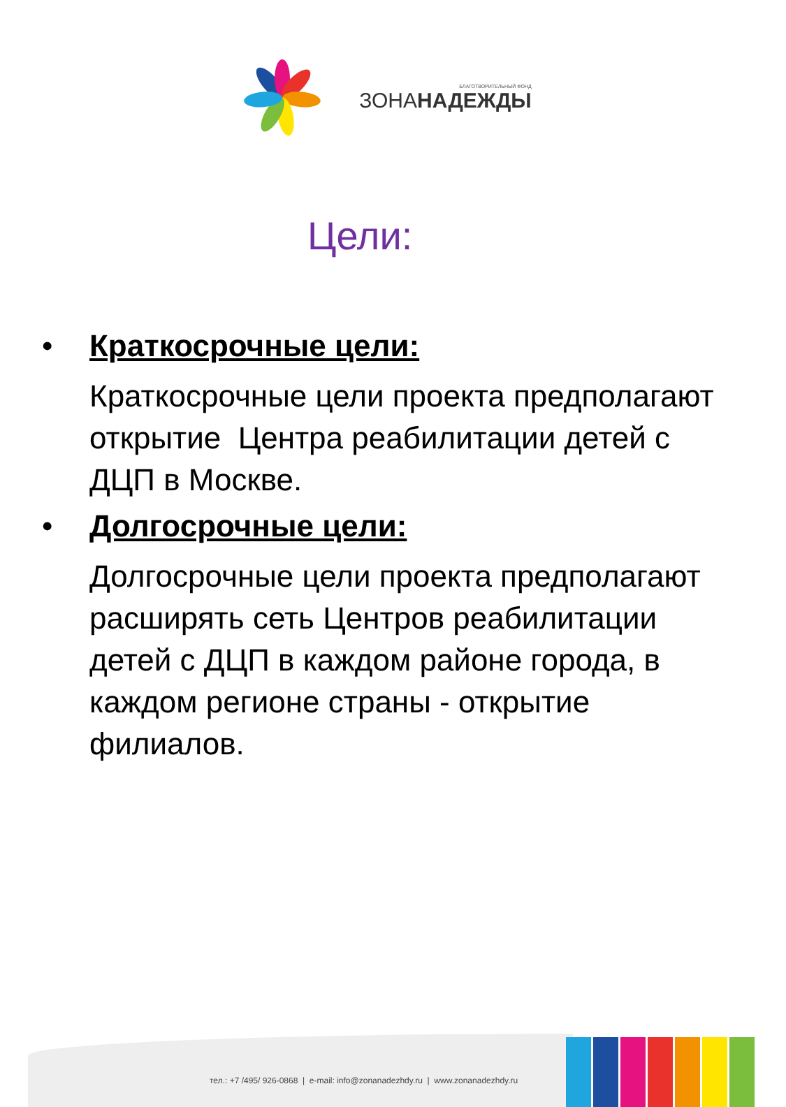БЛАГОТВОРИТЕЛЬНЫЙ ФОНД
ЗОНАНАДЕЖДЫ
Цели:
• Краткосрочные цели:
Краткосрочные цели проекта предполагают открытие Центра реабилитации детей с ДЦП в Москве.
• Долгосрочные цели:
Долгосрочные цели проекта предполагают расширять сеть Центров реабилитации детей с ДЦП в каждом районе города, в каждом регионе страны - открытие филиалов.
тел.: +7 /495/ 926-0868 | e-mail: info@zonanadezhdy.ru | www.zonanadezhdy.ru